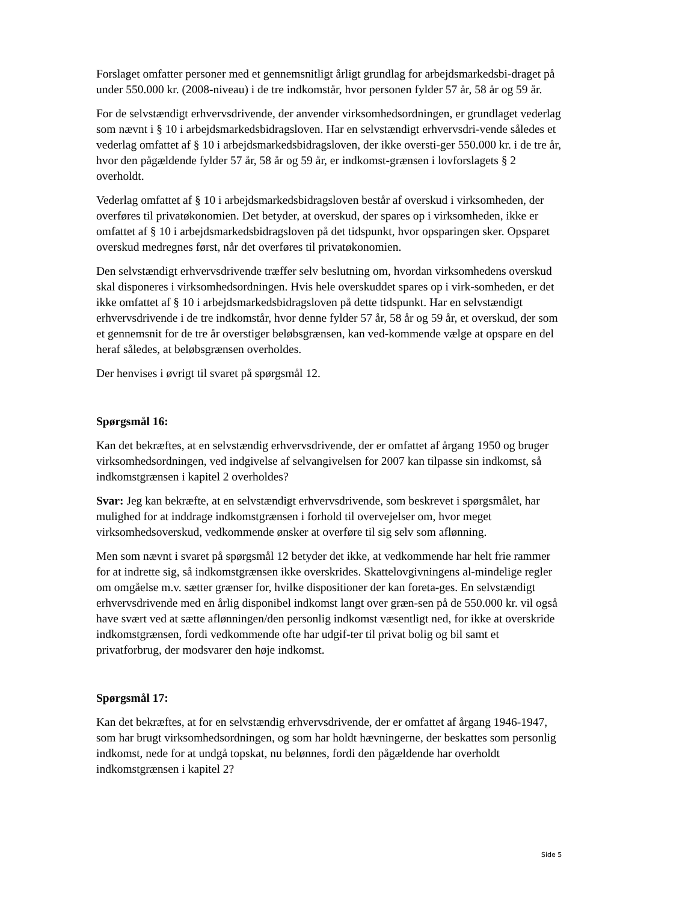Forslaget omfatter personer med et gennemsnitligt årligt grundlag for arbejdsmarkedsbi-draget på under 550.000 kr. (2008-niveau) i de tre indkomstår, hvor personen fylder 57 år, 58 år og 59 år.
For de selvstændigt erhvervsdrivende, der anvender virksomhedsordningen, er grundlaget vederlag som nævnt i § 10 i arbejdsmarkedsbidragsloven. Har en selvstændigt erhvervsdri-vende således et vederlag omfattet af § 10 i arbejdsmarkedsbidragsloven, der ikke oversti-ger 550.000 kr. i de tre år, hvor den pågældende fylder 57 år, 58 år og 59 år, er indkomst-grænsen i lovforslagets § 2 overholdt.
Vederlag omfattet af § 10 i arbejdsmarkedsbidragsloven består af overskud i virksomheden, der overføres til privatøkonomien. Det betyder, at overskud, der spares op i virksomheden, ikke er omfattet af § 10 i arbejdsmarkedsbidragsloven på det tidspunkt, hvor opsparingen sker. Opsparet overskud medregnes først, når det overføres til privatøkonomien.
Den selvstændigt erhvervsdrivende træffer selv beslutning om, hvordan virksomhedens overskud skal disponeres i virksomhedsordningen. Hvis hele overskuddet spares op i virk-somheden, er det ikke omfattet af § 10 i arbejdsmarkedsbidragsloven på dette tidspunkt. Har en selvstændigt erhvervsdrivende i de tre indkomstår, hvor denne fylder 57 år, 58 år og 59 år, et overskud, der som et gennemsnit for de tre år overstiger beløbsgrænsen, kan ved-kommende vælge at opspare en del heraf således, at beløbsgrænsen overholdes.
Der henvises i øvrigt til svaret på spørgsmål 12.
Spørgsmål 16:
Kan det bekræftes, at en selvstændig erhvervsdrivende, der er omfattet af årgang 1950 og bruger virksomhedsordningen, ved indgivelse af selvangivelsen for 2007 kan tilpasse sin indkomst, så indkomstgrænsen i kapitel 2 overholdes?
Svar: Jeg kan bekræfte, at en selvstændigt erhvervsdrivende, som beskrevet i spørgsmålet, har mulighed for at inddrage indkomstgrænsen i forhold til overvejelser om, hvor meget virksomhedsoverskud, vedkommende ønsker at overføre til sig selv som aflønning.
Men som nævnt i svaret på spørgsmål 12 betyder det ikke, at vedkommende har helt frie rammer for at indrette sig, så indkomstgrænsen ikke overskrides. Skattelovgivningens al-mindelige regler om omgåelse m.v. sætter grænser for, hvilke dispositioner der kan foreta-ges. En selvstændigt erhvervsdrivende med en årlig disponibel indkomst langt over græn-sen på de 550.000 kr. vil også have svært ved at sætte aflønningen/den personlig indkomst væsentligt ned, for ikke at overskride indkomstgrænsen, fordi vedkommende ofte har udgif-ter til privat bolig og bil samt et privatforbrug, der modsvarer den høje indkomst.
Spørgsmål 17:
Kan det bekræftes, at for en selvstændig erhvervsdrivende, der er omfattet af årgang 1946-1947, som har brugt virksomhedsordningen, og som har holdt hævningerne, der beskattes som personlig indkomst, nede for at undgå topskat, nu belønnes, fordi den pågældende har overholdt indkomstgrænsen i kapitel 2?
Side 5